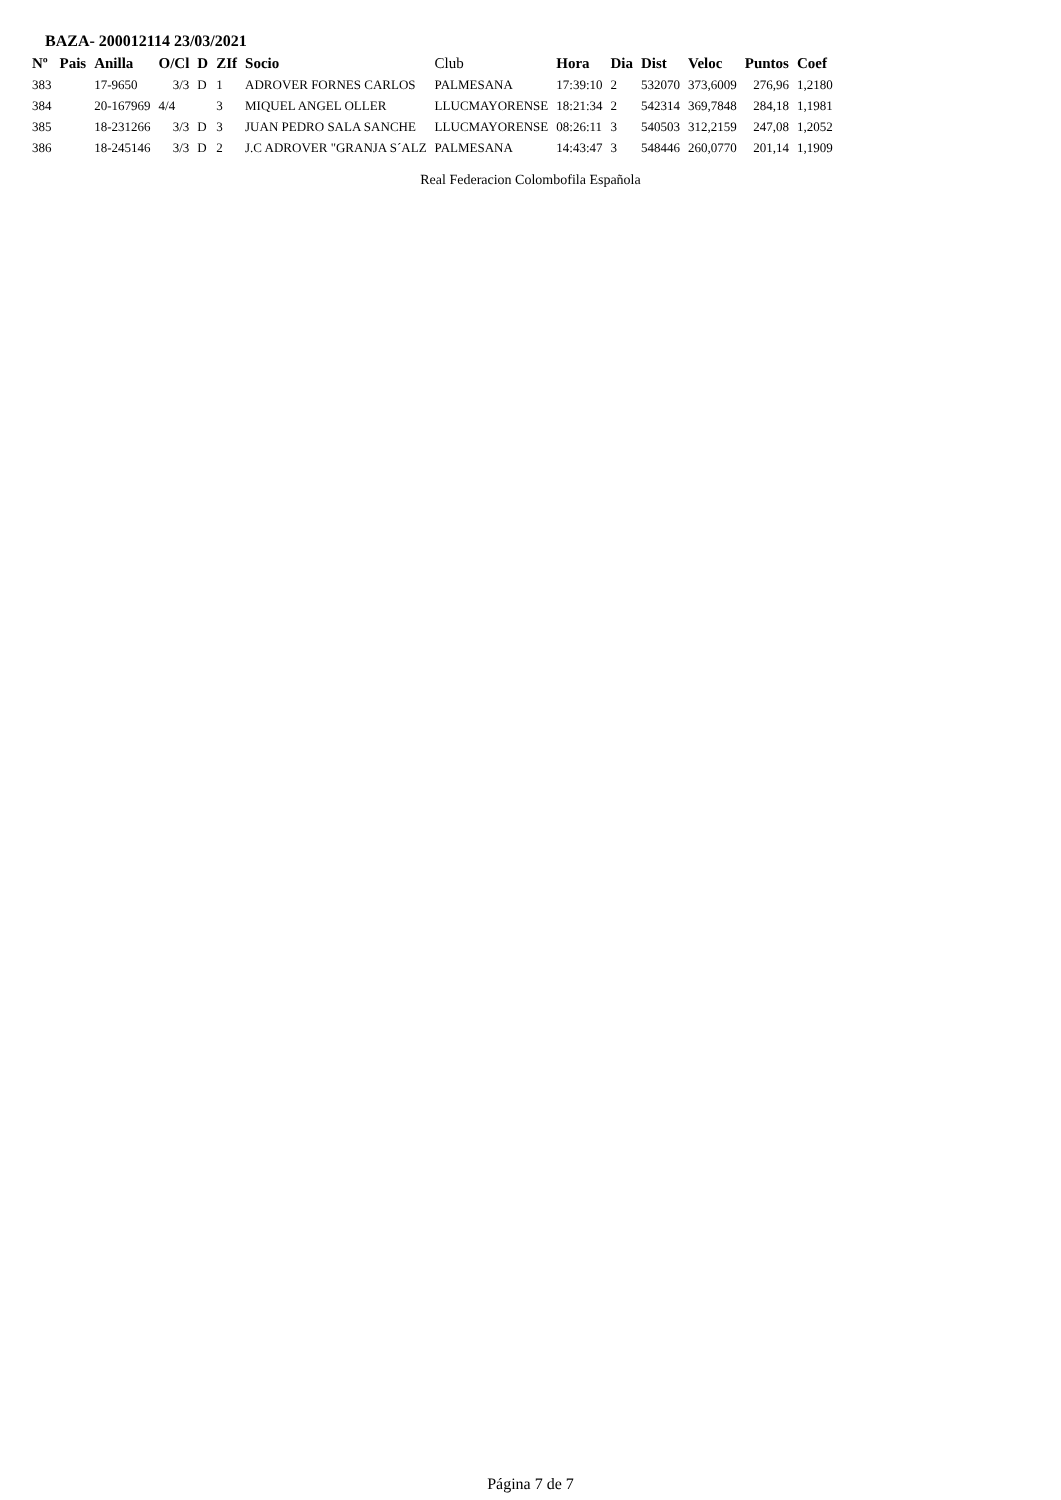BAZA- 200012114 23/03/2021
| Nº | Pais | Anilla | O/Cl | D | ZIf | Socio | Club | Hora | Dia | Dist | Veloc | Puntos | Coef |
| --- | --- | --- | --- | --- | --- | --- | --- | --- | --- | --- | --- | --- | --- |
| 383 | | 17-9650 | 3/3 | D | 1 | ADROVER FORNES CARLOS | PALMESANA | 17:39:10 | 2 | 532070 | 373,6009 | 276,96 | 1,2180 |
| 384 | | 20-167969 | 4/4 | | 3 | MIQUEL ANGEL OLLER | LLUCMAYORENSE | 18:21:34 | 2 | 542314 | 369,7848 | 284,18 | 1,1981 |
| 385 | | 18-231266 | 3/3 | D | 3 | JUAN PEDRO SALA SANCHE | LLUCMAYORENSE | 08:26:11 | 3 | 540503 | 312,2159 | 247,08 | 1,2052 |
| 386 | | 18-245146 | 3/3 | D | 2 | J.C ADROVER "GRANJA S´ALZ | PALMESANA | 14:43:47 | 3 | 548446 | 260,0770 | 201,14 | 1,1909 |
Real Federacion Colombofila Española
Página 7 de 7